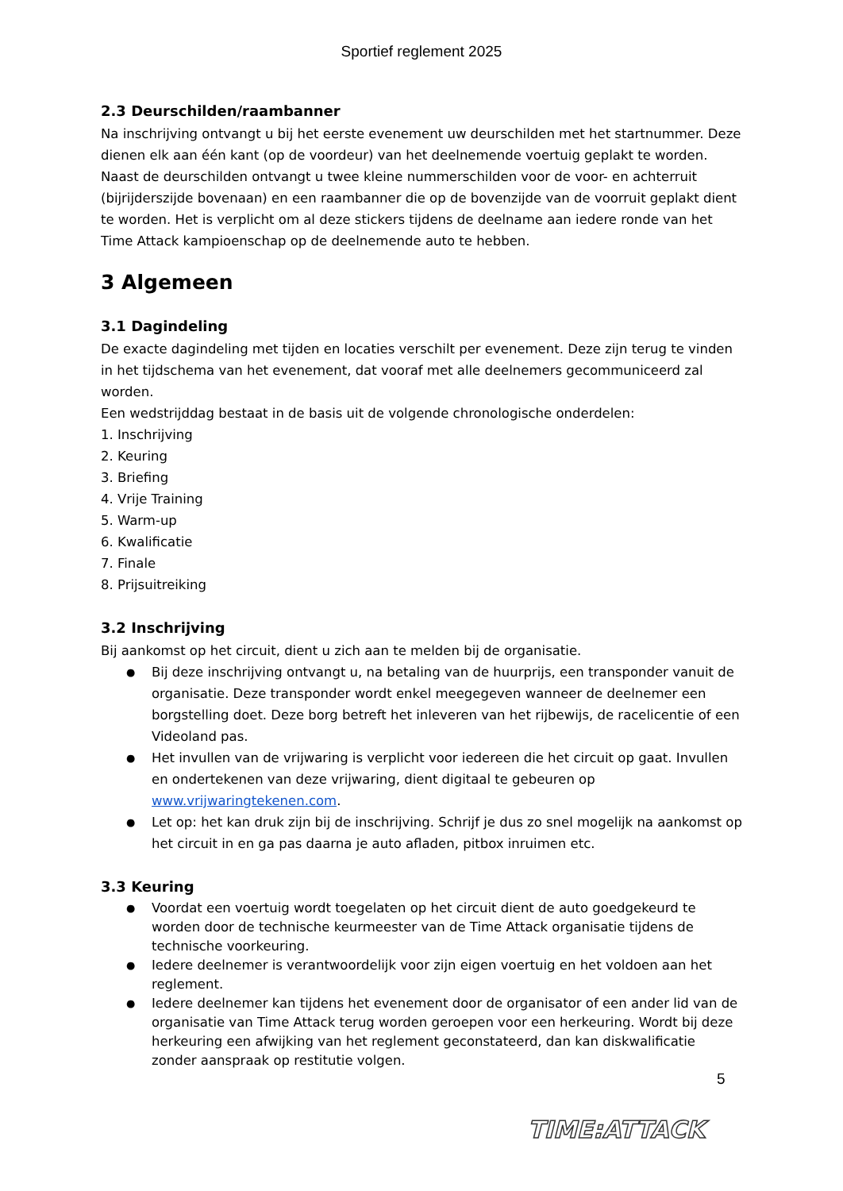Sportief reglement 2025
2.3 Deurschilden/raambanner
Na inschrijving ontvangt u bij het eerste evenement uw deurschilden met het startnummer. Deze dienen elk aan één kant (op de voordeur) van het deelnemende voertuig geplakt te worden.
Naast de deurschilden ontvangt u twee kleine nummerschilden voor de voor- en achterruit (bijrijderszijde bovenaan) en een raambanner die op de bovenzijde van de voorruit geplakt dient te worden. Het is verplicht om al deze stickers tijdens de deelname aan iedere ronde van het Time Attack kampioenschap op de deelnemende auto te hebben.
3 Algemeen
3.1 Dagindeling
De exacte dagindeling met tijden en locaties verschilt per evenement. Deze zijn terug te vinden in het tijdschema van het evenement, dat vooraf met alle deelnemers gecommuniceerd zal worden.
Een wedstrijddag bestaat in de basis uit de volgende chronologische onderdelen:
1. Inschrijving
2. Keuring
3. Briefing
4. Vrije Training
5. Warm-up
6. Kwalificatie
7. Finale
8. Prijsuitreiking
3.2 Inschrijving
Bij aankomst op het circuit, dient u zich aan te melden bij de organisatie.
Bij deze inschrijving ontvangt u, na betaling van de huurprijs, een transponder vanuit de organisatie. Deze transponder wordt enkel meegegeven wanneer de deelnemer een borgstelling doet. Deze borg betreft het inleveren van het rijbewijs, de racelicentie of een Videoland pas.
Het invullen van de vrijwaring is verplicht voor iedereen die het circuit op gaat. Invullen en ondertekenen van deze vrijwaring, dient digitaal te gebeuren op www.vrijwaringtekenen.com.
Let op: het kan druk zijn bij de inschrijving. Schrijf je dus zo snel mogelijk na aankomst op het circuit in en ga pas daarna je auto afladen, pitbox inruimen etc.
3.3 Keuring
Voordat een voertuig wordt toegelaten op het circuit dient de auto goedgekeurd te worden door de technische keurmeester van de Time Attack organisatie tijdens de technische voorkeuring.
Iedere deelnemer is verantwoordelijk voor zijn eigen voertuig en het voldoen aan het reglement.
Iedere deelnemer kan tijdens het evenement door de organisator of een ander lid van de organisatie van Time Attack terug worden geroepen voor een herkeuring. Wordt bij deze herkeuring een afwijking van het reglement geconstateerd, dan kan diskwalificatie zonder aanspraak op restitutie volgen.
5
TIME:ATTACK